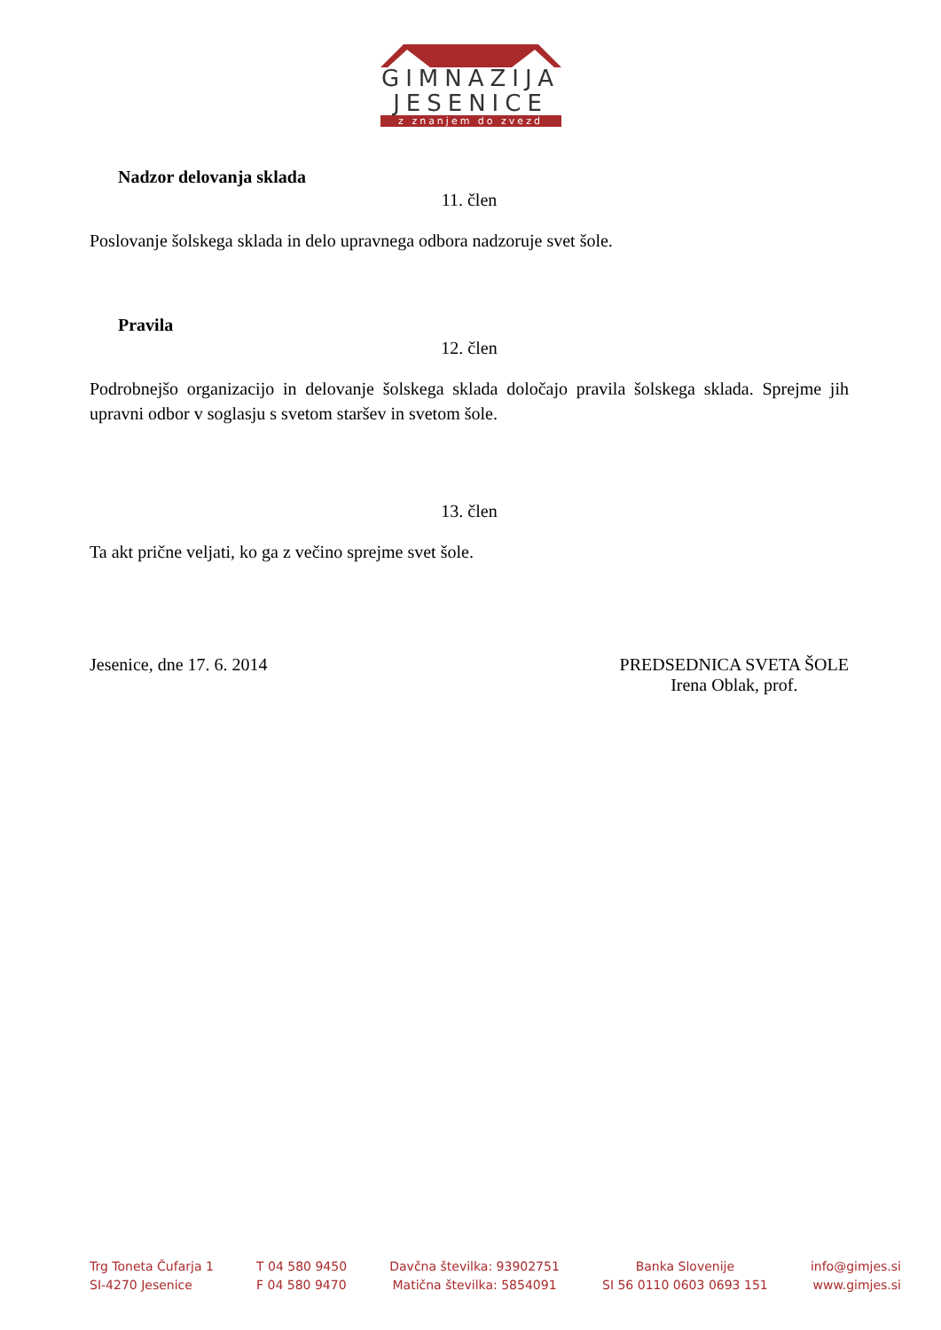GIMNAZIJA
JESENICE
z znanjem do zvezd
Nadzor delovanja sklada
11. člen
Poslovanje šolskega sklada in delo upravnega odbora nadzoruje svet šole.
Pravila
12. člen
Podrobnejšo organizacijo in delovanje šolskega sklada določajo pravila šolskega sklada. Sprejme jih upravni odbor v soglasju s svetom staršev in svetom šole.
13. člen
Ta akt prične veljati, ko ga z večino sprejme svet šole.
Jesenice, dne 17. 6. 2014 PREDSEDNICA SVETA ŠOLE
Irena Oblak, prof.
Trg Toneta Čufarja 1
SI-4270 Jesenice
T 04 580 9450
F 04 580 9470
Davčna številka: 93902751
Matična številka: 5854091
Banka Slovenije
SI 56 0110 0603 0693 151
info@gimjes.si
www.gimjes.si